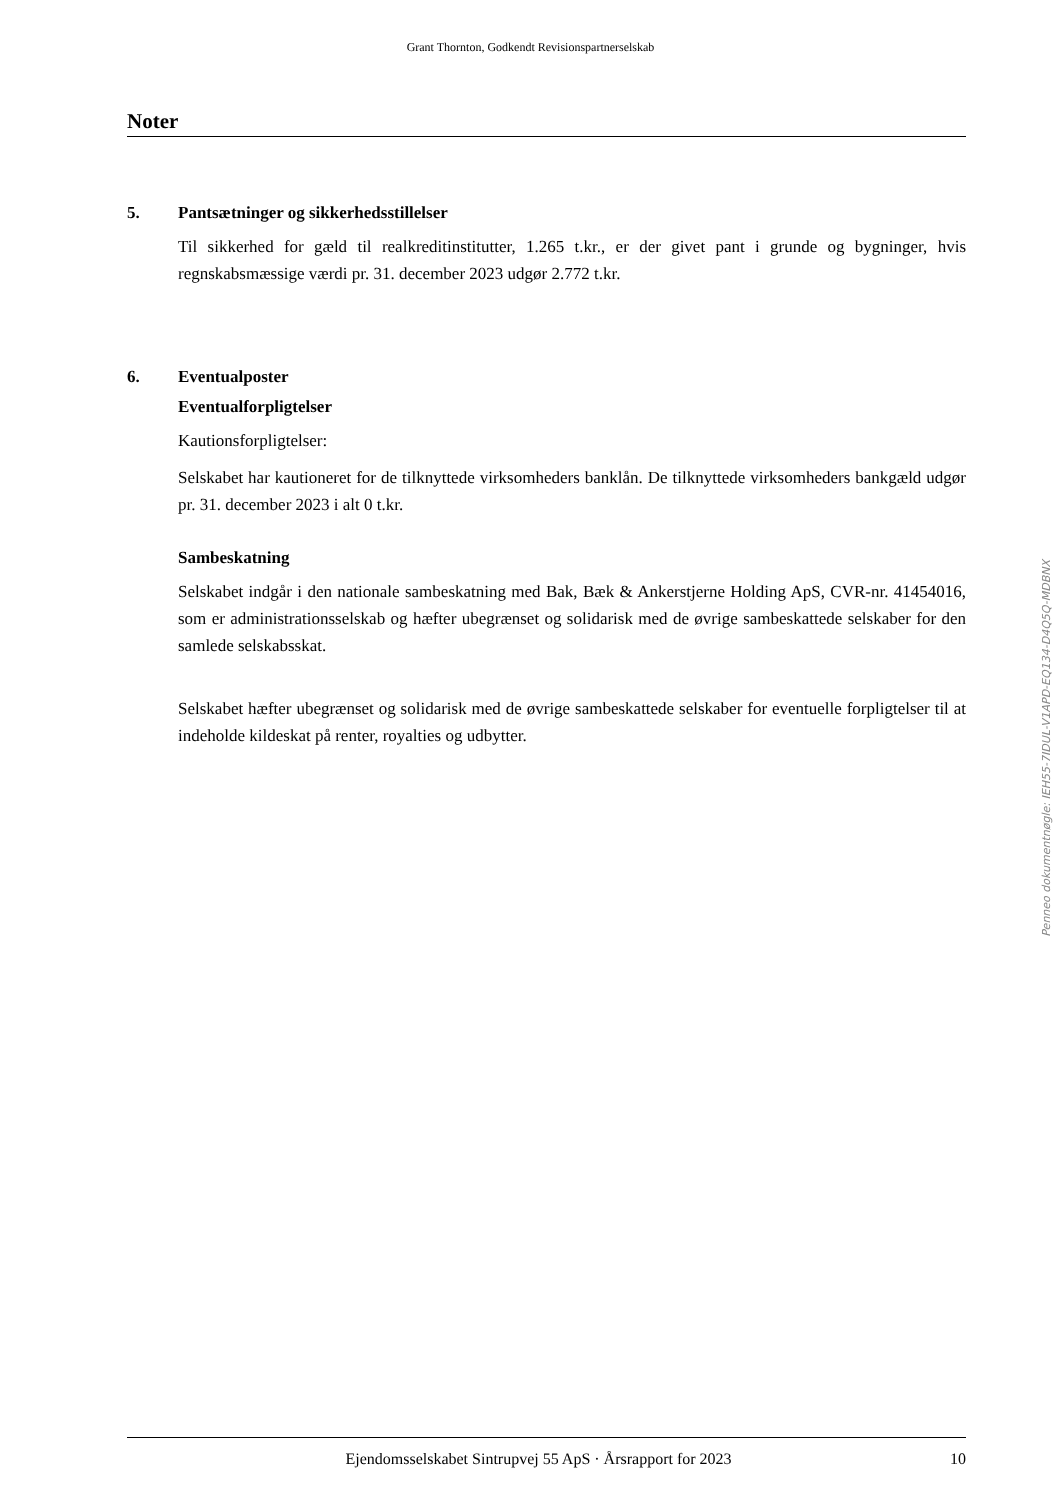Grant Thornton, Godkendt Revisionspartnerselskab
Noter
5. Pantsætninger og sikkerhedsstillelser
Til sikkerhed for gæld til realkreditinstitutter, 1.265 t.kr., er der givet pant i grunde og bygninger, hvis regnskabsmæssige værdi pr. 31. december 2023 udgør 2.772 t.kr.
6. Eventualposter
Eventualforpligtelser
Kautionsforpligtelser:
Selskabet har kautioneret for de tilknyttede virksomheders banklån. De tilknyttede virksomheders bankgæld udgør pr. 31. december 2023 i alt 0 t.kr.
Sambeskatning
Selskabet indgår i den nationale sambeskatning med Bak, Bæk & Ankerstjerne Holding ApS, CVR-nr. 41454016, som er administrationsselskab og hæfter ubegrænset og solidarisk med de øvrige sambeskattede selskaber for den samlede selskabsskat.
Selskabet hæfter ubegrænset og solidarisk med de øvrige sambeskattede selskaber for eventuelle forpligtelser til at indeholde kildeskat på renter, royalties og udbytter.
Penneo dokumentnøgle: IEH55-7IDUL-V1APD-EQ134-D4Q5Q-MDBNX
Ejendomsselskabet Sintrupvej 55 ApS · Årsrapport for 2023 10